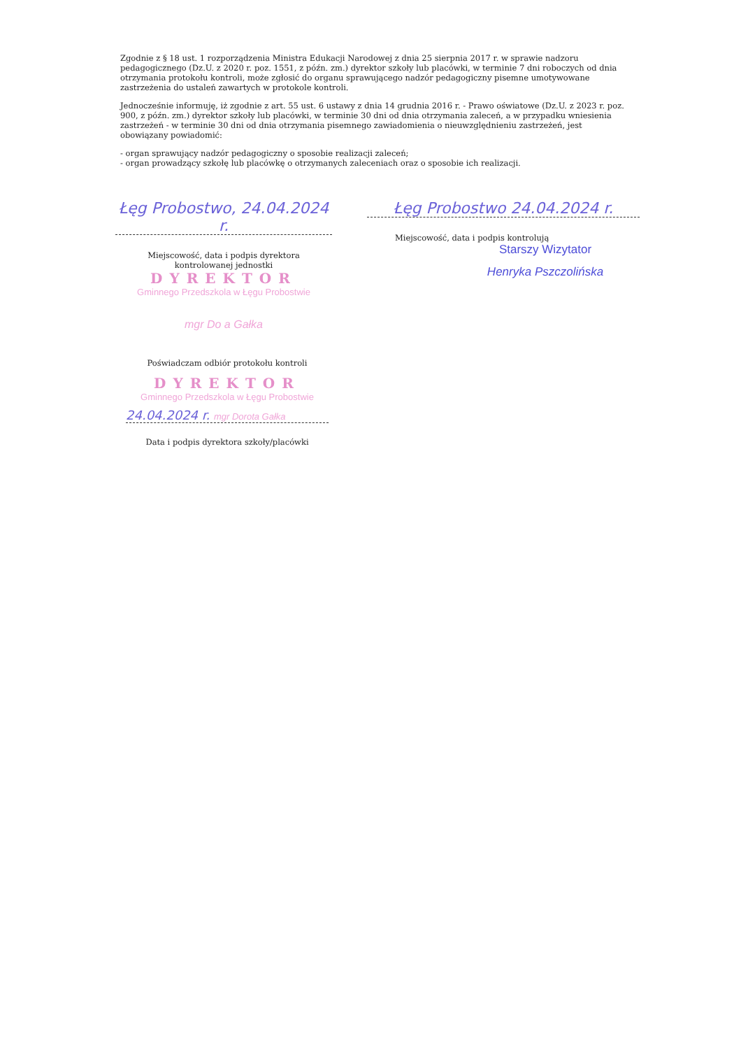Zgodnie z § 18 ust. 1 rozporządzenia Ministra Edukacji Narodowej z dnia 25 sierpnia 2017 r. w sprawie nadzoru pedagogicznego (Dz.U. z 2020 r. poz. 1551, z późn. zm.) dyrektor szkoły lub placówki, w terminie 7 dni roboczych od dnia otrzymania protokołu kontroli, może zgłosić do organu sprawującego nadzór pedagogiczny pisemne umotywowane zastrzeżenia do ustaleń zawartych w protokole kontroli.
Jednocześnie informuję, iż zgodnie z art. 55 ust. 6 ustawy z dnia 14 grudnia 2016 r. - Prawo oświatowe (Dz.U. z 2023 r. poz. 900, z późn. zm.) dyrektor szkoły lub placówki, w terminie 30 dni od dnia otrzymania zaleceń, a w przypadku wniesienia zastrzeżeń - w terminie 30 dni od dnia otrzymania pisemnego zawiadomienia o nieuwzględnieniu zastrzeżeń, jest obowiązany powiadomić:
- organ sprawujący nadzór pedagogiczny o sposobie realizacji zaleceń;
- organ prowadzący szkołę lub placówkę o otrzymanych zaleceniach oraz o sposobie ich realizacji.
Łęg Probostwo, 24.04.2024 r.
Miejscowość, data i podpis dyrektora
kontrolowanej jednostki
DYREKTOR
Gminnego Przedszkola w Łęgu Probostwie
mgr Do a Gałka
Łęg Probostwo 24.04.2024 r.
Miejscowość, data i podpis kontrolują
Starszy Wizytator
Henryka Pszczolińska
Poświadczam odbiór protokołu kontroli
DYREKTOR
Gminnego Przedszkola w Łęgu Probostwie
24.04.2024 r. mgr Dorota Gałka
Data i podpis dyrektora szkoły/placówki